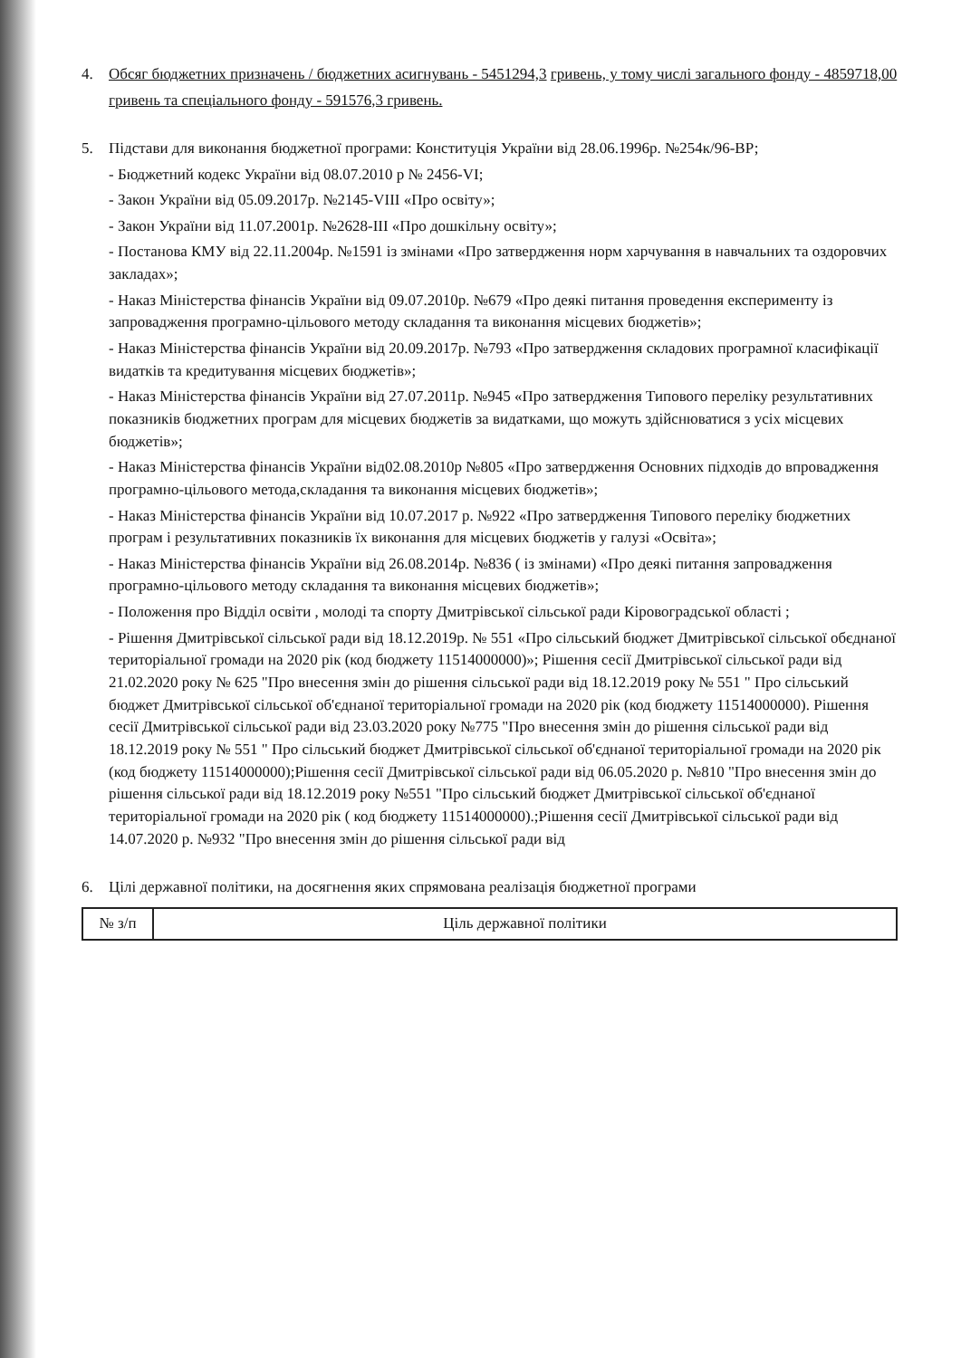4. Обсяг бюджетних призначень / бюджетних асигнувань - 5451294,3 гривень, у тому числі загального фонду - 4859718,00
гривень та спеціального фонду - 591576,3 гривень.
5. Підстави для виконання бюджетної програми: Конституція України від 28.06.1996р. №254к/96-ВР;
- Бюджетний кодекс України від 08.07.2010 р № 2456-VI;
- Закон України від 05.09.2017р. №2145-VIII «Про освіту»;
- Закон України від 11.07.2001р. №2628-III «Про дошкільну освіту»;
- Постанова КМУ від 22.11.2004р. №1591 із змінами «Про затвердження норм харчування в навчальних та оздоровчих закладах»;
- Наказ Міністерства фінансів України від 09.07.2010р. №679 «Про деякі питання проведення експерименту із запровадження програмно-цільового методу складання та виконання місцевих бюджетів»;
- Наказ Міністерства фінансів України від 20.09.2017р. №793 «Про затвердження складових програмної класифікації видатків та кредитування місцевих бюджетів»;
- Наказ Міністерства фінансів України від 27.07.2011р. №945 «Про затвердження Типового переліку результативних показників бюджетних програм для місцевих бюджетів за видатками, що можуть здійснюватися з усіх місцевих бюджетів»;
- Наказ Міністерства фінансів України від02.08.2010р №805 «Про затвердження Основних підходів до впровадження програмно-цільового метода,складання та виконання місцевих бюджетів»;
- Наказ Міністерства фінансів України від 10.07.2017 р. №922 «Про затвердження Типового переліку бюджетних програм і результативних показників їх виконання для місцевих бюджетів у галузі «Освіта»;
- Наказ Міністерства фінансів України від 26.08.2014р. №836 ( із змінами) «Про деякі питання запровадження програмно-цільового методу складання та виконання місцевих бюджетів»;
- Положення про Відділ освіти , молоді та спорту Дмитрівської сільської ради Кіровоградської області ;
- Рішення Дмитрівської сільської ради від 18.12.2019р. № 551 «Про сільський бюджет Дмитрівської сільської обєднаної територіальної громади на 2020 рік (код бюджету 11514000000)»; Рішення сесії Дмитрівської сільської ради від 21.02.2020 року № 625 "Про внесення змін до рішення сільської ради від 18.12.2019 року № 551 " Про сільський бюджет Дмитрівської сільської об'єднаної територіальної громади на 2020 рік (код бюджету 11514000000). Рішення сесії Дмитрівської сільської ради від 23.03.2020 року №775 "Про внесення змін до рішення сільської ради від 18.12.2019 року № 551 " Про сільський бюджет Дмитрівської сільської об'єднаної територіальної громади на 2020 рік (код бюджету 11514000000);Рішення сесії Дмитрівської сільської ради від 06.05.2020 р. №810 "Про внесення змін до рішення сільської ради від 18.12.2019 року №551 "Про сільський бюджет Дмитрівської сільської об'єднаної територіальної громади на 2020 рік ( код бюджету 11514000000).;Рішення сесії Дмитрівської сільської ради від 14.07.2020 р. №932 "Про внесення змін до рішення сільської ради від
6. Цілі державної політики, на досягнення яких спрямована реалізація бюджетної програми
| № з/п | Ціль державної політики |
| --- | --- |